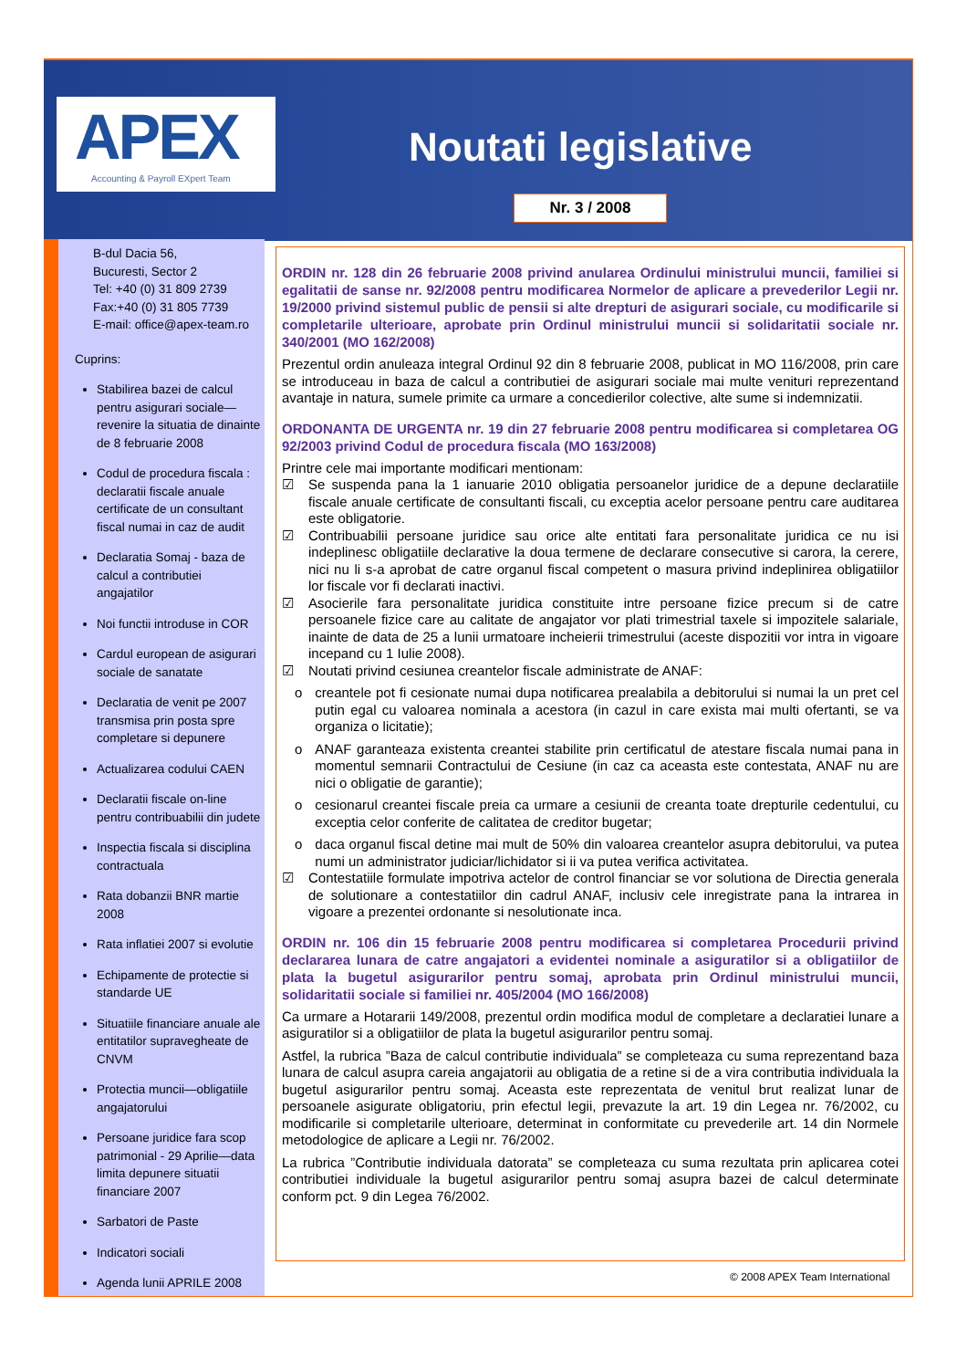APEX
Accounting & Payroll EXpert Team
Noutati legislative
Nr. 3 / 2008
B-dul Dacia 56,
Bucuresti, Sector 2
Tel: +40 (0) 31 809 2739
Fax:+40 (0) 31 805 7739
E-mail: office@apex-team.ro
Cuprins:
Stabilirea bazei de calcul pentru asigurari sociale—revenire la situatia de dinainte de 8 februarie 2008
Codul de procedura fiscala : declaratii fiscale anuale certificate de un consultant fiscal numai in caz de audit
Declaratia Somaj - baza de calcul a contributiei angajatilor
Noi functii introduse in COR
Cardul european de asigurari sociale de sanatate
Declaratia de venit pe 2007 transmisa prin posta spre completare si depunere
Actualizarea codului CAEN
Declaratii fiscale on-line pentru contribuabilii din judete
Inspectia fiscala si disciplina contractuala
Rata dobanzii BNR martie 2008
Rata inflatiei 2007 si evolutie
Echipamente de protectie si standarde UE
Situatiile financiare anuale ale entitatilor supravegheate de CNVM
Protectia muncii—obligatiile angajatorului
Persoane juridice fara scop patrimonial - 29 Aprilie—data limita depunere situatii financiare 2007
Sarbatori de Paste
Indicatori sociali
Agenda lunii APRILE 2008
ORDIN nr. 128 din 26 februarie 2008 privind anularea Ordinului ministrului muncii, familiei si egalitatii de sanse nr. 92/2008 pentru modificarea Normelor de aplicare a prevederilor Legii nr. 19/2000 privind sistemul public de pensii si alte drepturi de asigurari sociale, cu modificarile si completarile ulterioare, aprobate prin Ordinul ministrului muncii si solidaritatii sociale nr. 340/2001 (MO 162/2008)
Prezentul ordin anuleaza integral Ordinul 92 din 8 februarie 2008, publicat in MO 116/2008, prin care se introduceau in baza de calcul a contributiei de asigurari sociale mai multe venituri reprezentand avantaje in natura, sumele primite ca urmare a concedierilor colective, alte sume si indemnizatii.
ORDONANTA DE URGENTA nr. 19 din 27 februarie 2008 pentru modificarea si completarea OG 92/2003 privind Codul de procedura fiscala (MO 163/2008)
Printre cele mai importante modificari mentionam:
☑ Se suspenda pana la 1 ianuarie 2010 obligatia persoanelor juridice de a depune declaratiile fiscale anuale certificate de consultanti fiscali, cu exceptia acelor persoane pentru care auditarea este obligatorie.
☑ Contribuabilii persoane juridice sau orice alte entitati fara personalitate juridica ce nu isi indeplinesc obligatiile declarative la doua termene de declarare consecutive si carora, la cerere, nici nu li s-a aprobat de catre organul fiscal competent o masura privind indeplinirea obligatiilor lor fiscale vor fi declarati inactivi.
☑ Asocierile fara personalitate juridica constituite intre persoane fizice precum si de catre persoanele fizice care au calitate de angajator vor plati trimestrial taxele si impozitele salariale, inainte de data de 25 a lunii urmatoare incheierii trimestrului (aceste dispozitii vor intra in vigoare incepand cu 1 Iulie 2008).
☑ Noutati privind cesiunea creantelor fiscale administrate de ANAF:
o creantele pot fi cesionate numai dupa notificarea prealabila a debitorului si numai la un pret cel putin egal cu valoarea nominala a acestora (in cazul in care exista mai multi ofertanti, se va organiza o licitatie);
o ANAF garanteaza existenta creantei stabilite prin certificatul de atestare fiscala numai pana in momentul semnarii Contractului de Cesiune (in caz ca aceasta este contestata, ANAF nu are nici o obligatie de garantie);
o cesionarul creantei fiscale preia ca urmare a cesiunii de creanta toate drepturile cedentului, cu exceptia celor conferite de calitatea de creditor bugetar;
o daca organul fiscal detine mai mult de 50% din valoarea creantelor asupra debitorului, va putea numi un administrator judiciar/lichidator si ii va putea verifica activitatea.
☑ Contestatiile formulate impotriva actelor de control financiar se vor solutiona de Directia generala de solutionare a contestatiilor din cadrul ANAF, inclusiv cele inregistrate pana la intrarea in vigoare a prezentei ordonante si nesolutionate inca.
ORDIN nr. 106 din 15 februarie 2008 pentru modificarea si completarea Procedurii privind declararea lunara de catre angajatori a evidentei nominale a asiguratilor si a obligatiilor de plata la bugetul asigurarilor pentru somaj, aprobata prin Ordinul ministrului muncii, solidaritatii sociale si familiei nr. 405/2004 (MO 166/2008)
Ca urmare a Hotararii 149/2008, prezentul ordin modifica modul de completare a declaratiei lunare a asiguratilor si a obligatiilor de plata la bugetul asigurarilor pentru somaj.
Astfel, la rubrica ”Baza de calcul contributie individuala” se completeaza cu suma reprezentand baza lunara de calcul asupra careia angajatorii au obligatia de a retine si de a vira contributia individuala la bugetul asigurarilor pentru somaj. Aceasta este reprezentata de venitul brut realizat lunar de persoanele asigurate obligatoriu, prin efectul legii, prevazute la art. 19 din Legea nr. 76/2002, cu modificarile si completarile ulterioare, determinat in conformitate cu prevederile art. 14 din Normele metodologice de aplicare a Legii nr. 76/2002.
La rubrica ”Contributie individuala datorata” se completeaza cu suma rezultata prin aplicarea cotei contributiei individuale la bugetul asigurarilor pentru somaj asupra bazei de calcul determinate conform pct. 9 din Legea 76/2002.
© 2008 APEX Team International